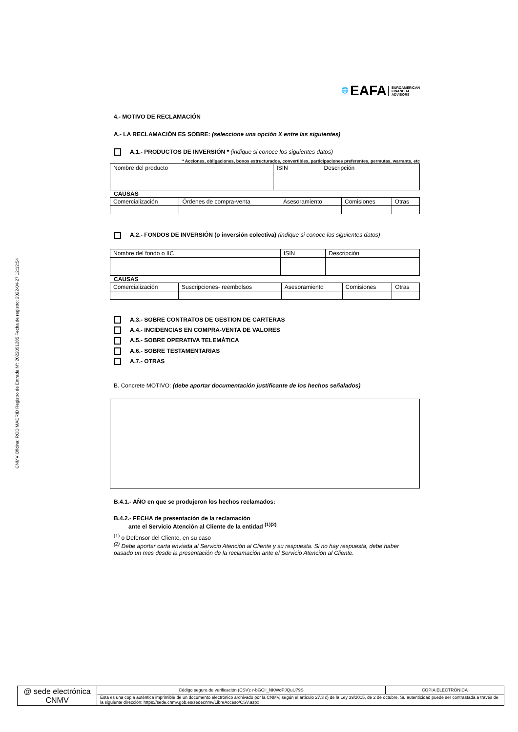CNMV Oficina: ROD MADRID Registro de Entrada Nº: 2022051285 Fecha de registro: 2022-04-27 12:12:54
🌐 EAFA EUROAMERICAN
FINANCIAL
ADVISORS
4.- MOTIVO DE RECLAMACIÓN
A.- LA RECLAMACIÓN ES SOBRE: (seleccione una opción X entre las siguientes)
A.1.- PRODUCTOS DE INVERSIÓN * (indique si conoce los siguientes datos)
* Acciones, obligaciones, bonos estructurados, convertibles, participaciones preferentes, permutas, warrants, etc
| Nombre del producto | ISIN | Descripción |
CAUSAS
| Comercialización | Órdenes de compra-venta | Asesoramiento | Comisiones | Otras |
A.2.- FONDOS DE INVERSIÓN (o inversión colectiva) (indique si conoce los siguientes datos)
| Nombre del fondo o IIC | ISIN | Descripción |
CAUSAS
| Comercialización | Suscripciones- reembolsos | Asesoramiento | Comisiones | Otras |
A.3.- SOBRE CONTRATOS DE GESTION DE CARTERAS
A.4.- INCIDENCIAS EN COMPRA-VENTA DE VALORES
A.5.- SOBRE OPERATIVA TELEMÁTICA
A.6.- SOBRE TESTAMENTARIAS
A.7.- OTRAS
B. Concrete MOTIVO: (debe aportar documentación justificante de los hechos señalados)
B.4.1.- AÑO en que se produjeron los hechos reclamados:
B.4.2.- FECHA de presentación de la reclamación
ante el Servicio Atención al Cliente de la entidad <sup>(1)(2)</sup>
<sup>(1)</sup> o Defensor del Cliente, en su caso
<sup>(2)</sup> Debe aportar carta enviada al Servicio Atención al Cliente y su respuesta. Si no hay respuesta, debe haber pasado un mes desde la presentación de la reclamación ante el Servicio Atención al Cliente.
| @ sede electrónica CNMV | Código seguro de verificación (CSV): r-bGCIi_NKWdPJQuU79S | COPIA ELECTRÓNICA |
| | Esta es una copia auténtica imprimible de un documento electrónico archivado por la CNMV, según el artículo 27.3 c) de la Ley 39/2015, de 2 de octubre. Su autenticidad puede ser contrastada a través de la siguiente dirección: https://sede.cnmv.gob.es/sedecnmv/LibreAcceso/CSV.aspx | |